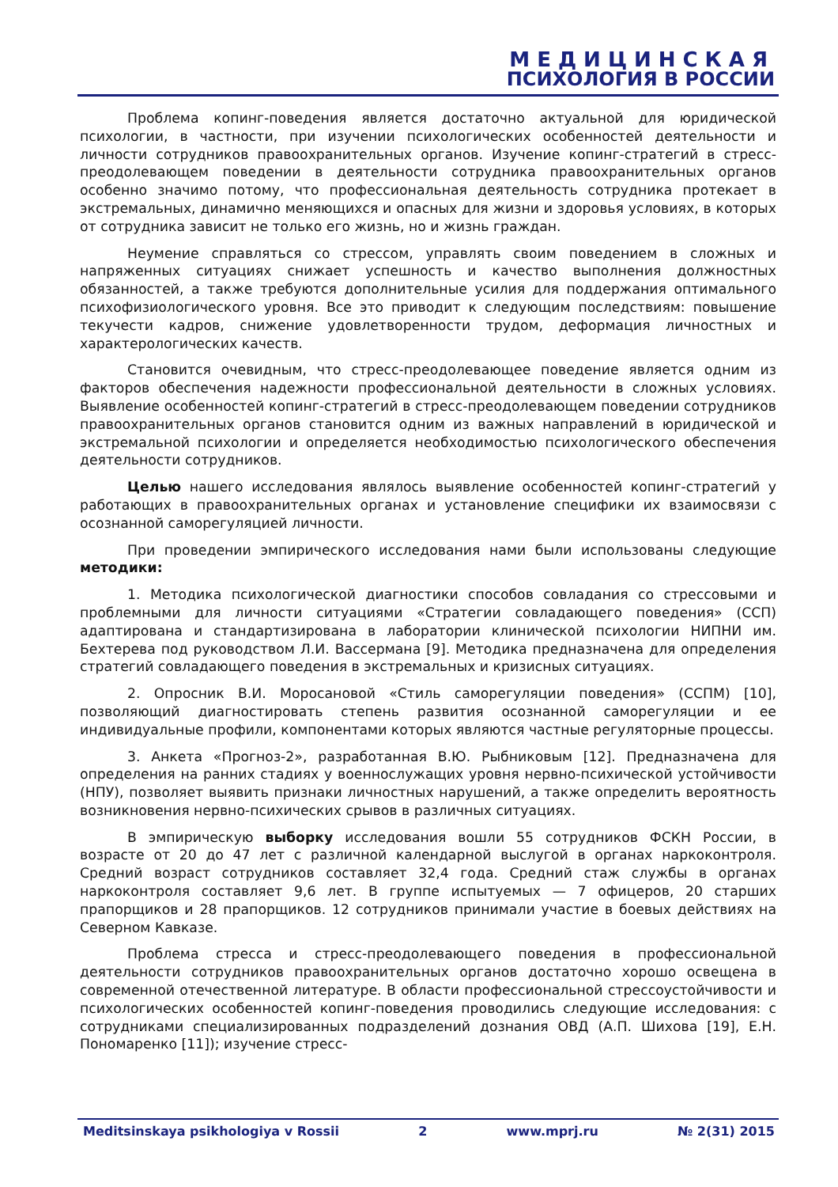МЕДИЦИНСКАЯ
ПСИХОЛОГИЯ В РОССИИ
Проблема копинг-поведения является достаточно актуальной для юридической психологии, в частности, при изучении психологических особенностей деятельности и личности сотрудников правоохранительных органов. Изучение копинг-стратегий в стресс-преодолевающем поведении в деятельности сотрудника правоохранительных органов особенно значимо потому, что профессиональная деятельность сотрудника протекает в экстремальных, динамично меняющихся и опасных для жизни и здоровья условиях, в которых от сотрудника зависит не только его жизнь, но и жизнь граждан.
Неумение справляться со стрессом, управлять своим поведением в сложных и напряженных ситуациях снижает успешность и качество выполнения должностных обязанностей, а также требуются дополнительные усилия для поддержания оптимального психофизиологического уровня. Все это приводит к следующим последствиям: повышение текучести кадров, снижение удовлетворенности трудом, деформация личностных и характерологических качеств.
Становится очевидным, что стресс-преодолевающее поведение является одним из факторов обеспечения надежности профессиональной деятельности в сложных условиях. Выявление особенностей копинг-стратегий в стресс-преодолевающем поведении сотрудников правоохранительных органов становится одним из важных направлений в юридической и экстремальной психологии и определяется необходимостью психологического обеспечения деятельности сотрудников.
Целью нашего исследования являлось выявление особенностей копинг-стратегий у работающих в правоохранительных органах и установление специфики их взаимосвязи с осознанной саморегуляцией личности.
При проведении эмпирического исследования нами были использованы следующие методики:
1. Методика психологической диагностики способов совладания со стрессовыми и проблемными для личности ситуациями «Стратегии совладающего поведения» (ССП) адаптирована и стандартизирована в лаборатории клинической психологии НИПНИ им. Бехтерева под руководством Л.И. Вассермана [9]. Методика предназначена для определения стратегий совладающего поведения в экстремальных и кризисных ситуациях.
2. Опросник В.И. Моросановой «Стиль саморегуляции поведения» (ССПМ) [10], позволяющий диагностировать степень развития осознанной саморегуляции и ее индивидуальные профили, компонентами которых являются частные регуляторные процессы.
3. Анкета «Прогноз-2», разработанная В.Ю. Рыбниковым [12]. Предназначена для определения на ранних стадиях у военнослужащих уровня нервно-психической устойчивости (НПУ), позволяет выявить признаки личностных нарушений, а также определить вероятность возникновения нервно-психических срывов в различных ситуациях.
В эмпирическую выборку исследования вошли 55 сотрудников ФСКН России, в возрасте от 20 до 47 лет с различной календарной выслугой в органах наркоконтроля. Средний возраст сотрудников составляет 32,4 года. Средний стаж службы в органах наркоконтроля составляет 9,6 лет. В группе испытуемых — 7 офицеров, 20 старших прапорщиков и 28 прапорщиков. 12 сотрудников принимали участие в боевых действиях на Северном Кавказе.
Проблема стресса и стресс-преодолевающего поведения в профессиональной деятельности сотрудников правоохранительных органов достаточно хорошо освещена в современной отечественной литературе. В области профессиональной стрессоустойчивости и психологических особенностей копинг-поведения проводились следующие исследования: с сотрудниками специализированных подразделений дознания ОВД (А.П. Шихова [19], Е.Н. Пономаренко [11]); изучение стресс-
Meditsinskaya psikhologiya v Rossii 2 www.mprj.ru № 2(31) 2015